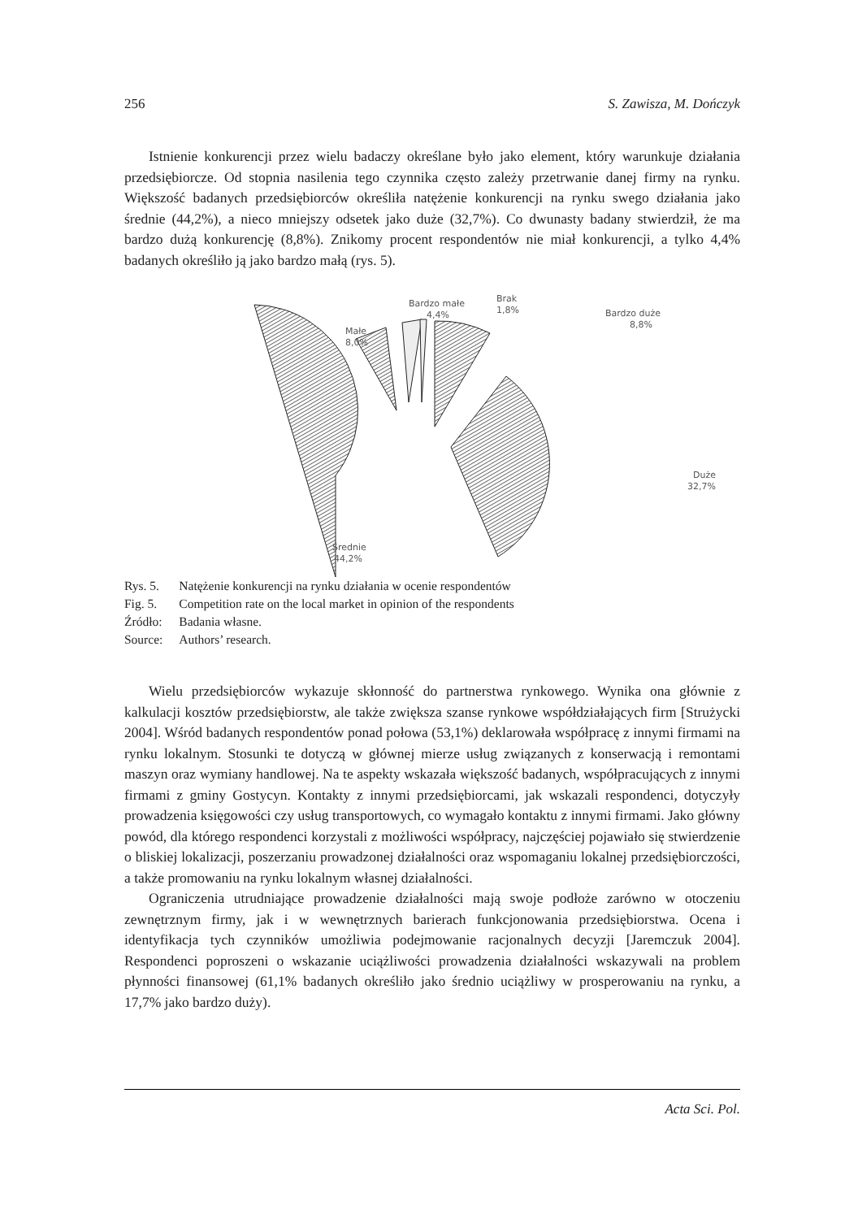256 S. Zawisza, M. Dończyk
Istnienie konkurencji przez wielu badaczy określane było jako element, który warunkuje działania przedsiębiorcze. Od stopnia nasilenia tego czynnika często zależy przetrwanie danej firmy na rynku. Większość badanych przedsiębiorców określiła natężenie konkurencji na rynku swego działania jako średnie (44,2%), a nieco mniejszy odsetek jako duże (32,7%). Co dwunasty badany stwierdził, że ma bardzo dużą konkurencję (8,8%). Znikomy procent respondentów nie miał konkurencji, a tylko 4,4% badanych określiło ją jako bardzo małą (rys. 5).
Bardzo małe
4,4%
Brak
1,8%
Bardzo duże
8,8%
Małe
8,0%
Duże
32,7%
Średnie
44,2%
| Rys. 5. | Natężenie konkurencji na rynku działania w ocenie respondentów |
| Fig. 5. | Competition rate on the local market in opinion of the respondents |
| Źródło: | Badania własne. |
| Source: | Authors’ research. |
Wielu przedsiębiorców wykazuje skłonność do partnerstwa rynkowego. Wynika ona głównie z kalkulacji kosztów przedsiębiorstw, ale także zwiększa szanse rynkowe współdziałających firm [Strużycki 2004]. Wśród badanych respondentów ponad połowa (53,1%) deklarowała współpracę z innymi firmami na rynku lokalnym. Stosunki te dotyczą w głównej mierze usług związanych z konserwacją i remontami maszyn oraz wymiany handlowej. Na te aspekty wskazała większość badanych, współpracujących z innymi firmami z gminy Gostycyn. Kontakty z innymi przedsiębiorcami, jak wskazali respondenci, dotyczyły prowadzenia księgowości czy usług transportowych, co wymagało kontaktu z innymi firmami. Jako główny powód, dla którego respondenci korzystali z możliwości współpracy, najczęściej pojawiało się stwierdzenie o bliskiej lokalizacji, poszerzaniu prowadzonej działalności oraz wspomaganiu lokalnej przedsiębiorczości, a także promowaniu na rynku lokalnym własnej działalności.
Ograniczenia utrudniające prowadzenie działalności mają swoje podłoże zarówno w otoczeniu zewnętrznym firmy, jak i w wewnętrznych barierach funkcjonowania przedsiębiorstwa. Ocena i identyfikacja tych czynników umożliwia podejmowanie racjonalnych decyzji [Jaremczuk 2004]. Respondenci poproszeni o wskazanie uciążliwości prowadzenia działalności wskazywali na problem płynności finansowej (61,1% badanych określiło jako średnio uciążliwy w prosperowaniu na rynku, a 17,7% jako bardzo duży).
Acta Sci. Pol.